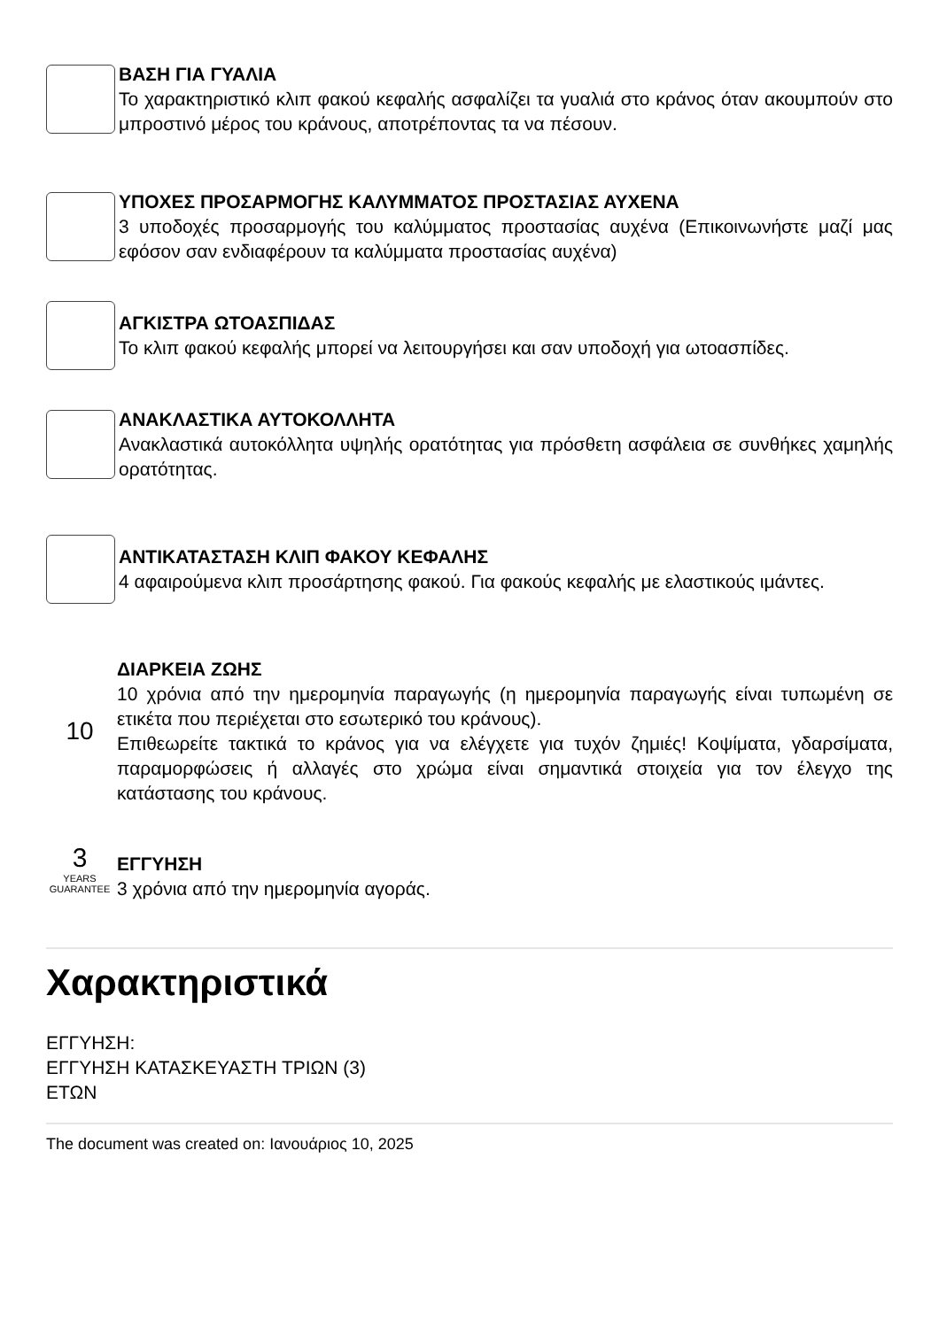ΒΑΣΗ ΓΙΑ ΓΥΑΛΙΑ
Το χαρακτηριστικό κλιπ φακού κεφαλής ασφαλίζει τα γυαλιά στο κράνος όταν ακουμπούν στο μπροστινό μέρος του κράνους, αποτρέποντας τα να πέσουν.
ΥΠΟΧΕΣ ΠΡΟΣΑΡΜΟΓΗΣ ΚΑΛΥΜΜΑΤΟΣ ΠΡΟΣΤΑΣΙΑΣ ΑΥΧΕΝΑ
3 υποδοχές προσαρμογής του καλύμματος προστασίας αυχένα (Επικοινωνήστε μαζί μας εφόσον σαν ενδιαφέρουν τα καλύμματα προστασίας αυχένα)
ΑΓΚΙΣΤΡΑ ΩΤΟΑΣΠΙΔΑΣ
Το κλιπ φακού κεφαλής μπορεί να λειτουργήσει και σαν υποδοχή για ωτοασπίδες.
ΑΝΑΚΛΑΣΤΙΚΑ ΑΥΤΟΚΟΛΛΗΤΑ
Ανακλαστικά αυτοκόλλητα υψηλής ορατότητας για πρόσθετη ασφάλεια σε συνθήκες χαμηλής ορατότητας.
ΑΝΤΙΚΑΤΑΣΤΑΣΗ ΚΛΙΠ ΦΑΚΟΥ ΚΕΦΑΛΗΣ
4 αφαιρούμενα κλιπ προσάρτησης φακού. Για φακούς κεφαλής με ελαστικούς ιμάντες.
10
ΔΙΑΡΚΕΙΑ ΖΩΗΣ
10 χρόνια από την ημερομηνία παραγωγής (η ημερομηνία παραγωγής είναι τυπωμένη σε ετικέτα που περιέχεται στο εσωτερικό του κράνους).
Επιθεωρείτε τακτικά το κράνος για να ελέγχετε για τυχόν ζημιές! Κοψίματα, γδαρσίματα, παραμορφώσεις ή αλλαγές στο χρώμα είναι σημαντικά στοιχεία για τον έλεγχο της κατάστασης του κράνους.
3
YEARS GUARANTEE
ΕΓΓΥΗΣΗ
3 χρόνια από την ημερομηνία αγοράς.
Χαρακτηριστικά
ΕΓΓΥΗΣΗ:
ΕΓΓΥΗΣΗ ΚΑΤΑΣΚΕΥΑΣΤΗ ΤΡΙΩΝ (3)
ΕΤΩΝ
The document was created on: Ιανουάριος 10, 2025